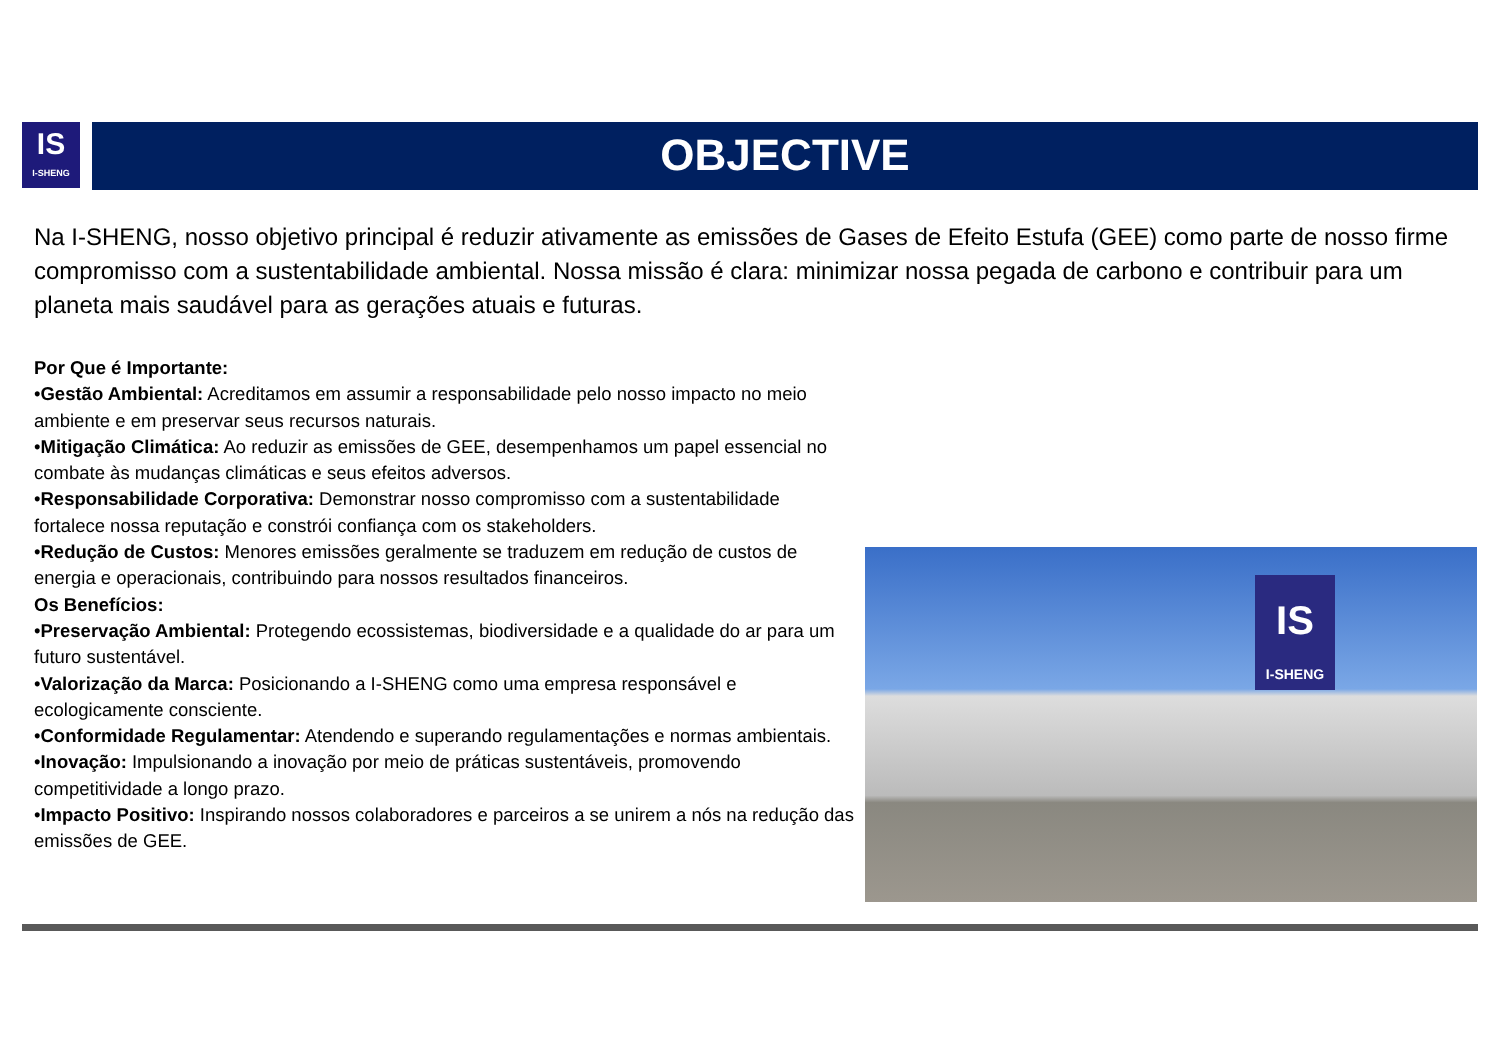IS
I-SHENG
OBJECTIVE
Na I-SHENG, nosso objetivo principal é reduzir ativamente as emissões de Gases de Efeito Estufa (GEE) como parte de nosso firme compromisso com a sustentabilidade ambiental. Nossa missão é clara: minimizar nossa pegada de carbono e contribuir para um planeta mais saudável para as gerações atuais e futuras.
Por Que é Importante:
•Gestão Ambiental: Acreditamos em assumir a responsabilidade pelo nosso impacto no meio ambiente e em preservar seus recursos naturais.
•Mitigação Climática: Ao reduzir as emissões de GEE, desempenhamos um papel essencial no combate às mudanças climáticas e seus efeitos adversos.
•Responsabilidade Corporativa: Demonstrar nosso compromisso com a sustentabilidade fortalece nossa reputação e constrói confiança com os stakeholders.
•Redução de Custos: Menores emissões geralmente se traduzem em redução de custos de energia e operacionais, contribuindo para nossos resultados financeiros.
Os Benefícios:
•Preservação Ambiental: Protegendo ecossistemas, biodiversidade e a qualidade do ar para um futuro sustentável.
•Valorização da Marca: Posicionando a I-SHENG como uma empresa responsável e ecologicamente consciente.
•Conformidade Regulamentar: Atendendo e superando regulamentações e normas ambientais.
•Inovação: Impulsionando a inovação por meio de práticas sustentáveis, promovendo competitividade a longo prazo.
•Impacto Positivo: Inspirando nossos colaboradores e parceiros a se unirem a nós na redução das emissões de GEE.
IS
I-SHENG